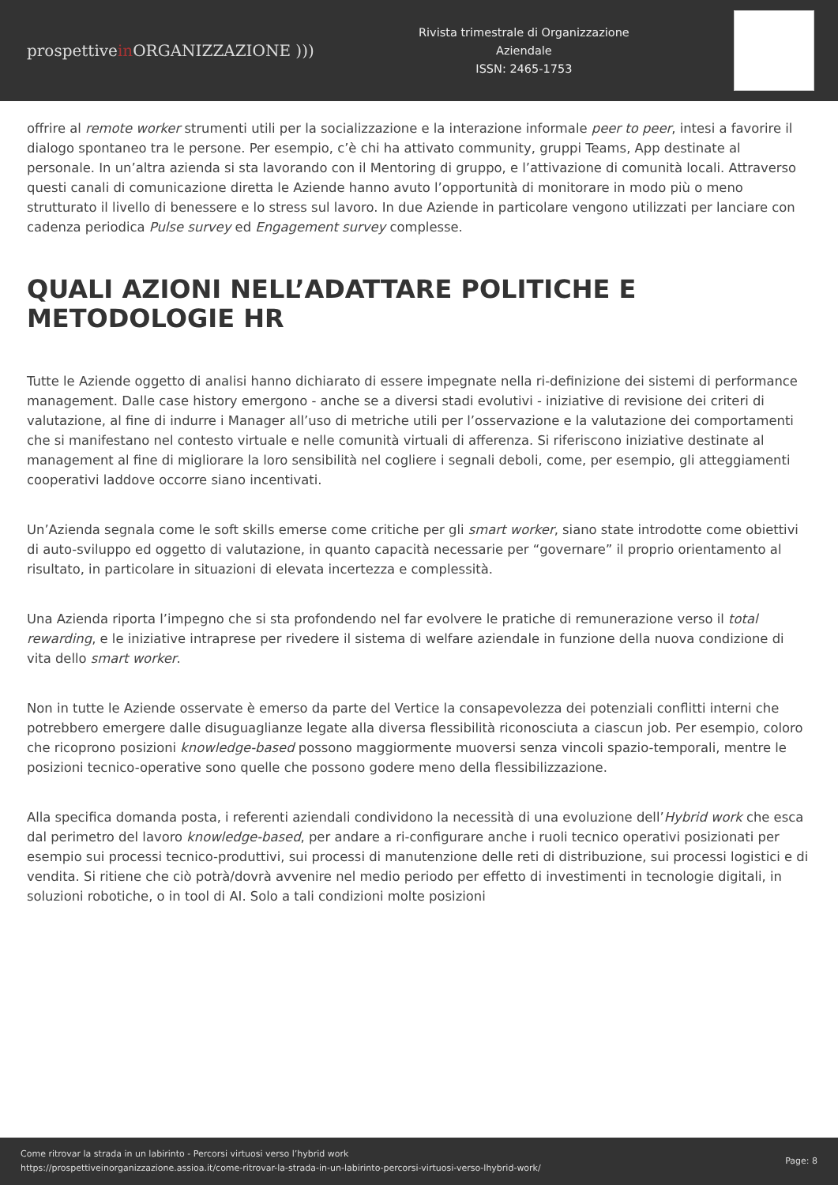prospettivein ORGANIZZAZIONE )))
Rivista trimestrale di Organizzazione Aziendale
ISSN: 2465-1753
offrire al remote worker strumenti utili per la socializzazione e la interazione informale peer to peer, intesi a favorire il dialogo spontaneo tra le persone. Per esempio, c’è chi ha attivato community, gruppi Teams, App destinate al personale. In un’altra azienda si sta lavorando con il Mentoring di gruppo, e l’attivazione di comunità locali. Attraverso questi canali di comunicazione diretta le Aziende hanno avuto l’opportunità di monitorare in modo più o meno strutturato il livello di benessere e lo stress sul lavoro. In due Aziende in particolare vengono utilizzati per lanciare con cadenza periodica Pulse survey ed Engagement survey complesse.
QUALI AZIONI NELL’ADATTARE POLITICHE E METODOLOGIE HR
Tutte le Aziende oggetto di analisi hanno dichiarato di essere impegnate nella ri-definizione dei sistemi di performance management. Dalle case history emergono - anche se a diversi stadi evolutivi - iniziative di revisione dei criteri di valutazione, al fine di indurre i Manager all’uso di metriche utili per l’osservazione e la valutazione dei comportamenti che si manifestano nel contesto virtuale e nelle comunità virtuali di afferenza. Si riferiscono iniziative destinate al management al fine di migliorare la loro sensibilità nel cogliere i segnali deboli, come, per esempio, gli atteggiamenti cooperativi laddove occorre siano incentivati.
Un’Azienda segnala come le soft skills emerse come critiche per gli smart worker, siano state introdotte come obiettivi di auto-sviluppo ed oggetto di valutazione, in quanto capacità necessarie per “governare” il proprio orientamento al risultato, in particolare in situazioni di elevata incertezza e complessità.
Una Azienda riporta l’impegno che si sta profondendo nel far evolvere le pratiche di remunerazione verso il total rewarding, e le iniziative intraprese per rivedere il sistema di welfare aziendale in funzione della nuova condizione di vita dello smart worker.
Non in tutte le Aziende osservate è emerso da parte del Vertice la consapevolezza dei potenziali conflitti interni che potrebbero emergere dalle disuguaglianze legate alla diversa flessibilità riconosciuta a ciascun job. Per esempio, coloro che ricoprono posizioni knowledge-based possono maggiormente muoversi senza vincoli spazio-temporali, mentre le posizioni tecnico-operative sono quelle che possono godere meno della flessibilizzazione.
Alla specifica domanda posta, i referenti aziendali condividono la necessità di una evoluzione dell’Hybrid work che esca dal perimetro del lavoro knowledge-based, per andare a ri-configurare anche i ruoli tecnico operativi posizionati per esempio sui processi tecnico-produttivi, sui processi di manutenzione delle reti di distribuzione, sui processi logistici e di vendita. Si ritiene che ciò potrà/dovrà avvenire nel medio periodo per effetto di investimenti in tecnologie digitali, in soluzioni robotiche, o in tool di AI. Solo a tali condizioni molte posizioni
Come ritrovar la strada in un labirinto - Percorsi virtuosi verso l’hybrid work
https://prospettiveinorganizzazione.assioa.it/come-ritrovar-la-strada-in-un-labirinto-percorsi-virtuosi-verso-lhybrid-work/
Page: 8